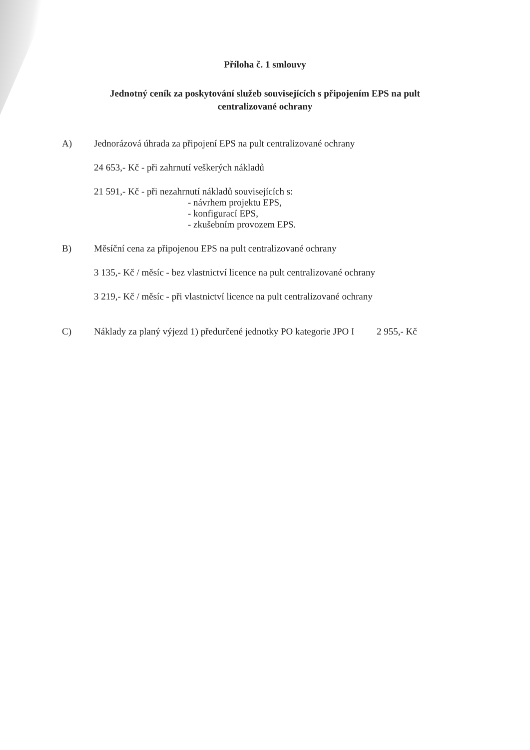Příloha č. 1 smlouvy
Jednotný ceník za poskytování služeb souvisejících s připojením EPS na pult
centralizované ochrany
A) Jednorázová úhrada za připojení EPS na pult centralizované ochrany
24 653,- Kč - při zahrnutí veškerých nákladů
21 591,- Kč - při nezahrnutí nákladů souvisejících s:
- návrhem projektu EPS,
- konfigurací EPS,
- zkušebním provozem EPS.
B) Měsíční cena za připojenou EPS na pult centralizované ochrany
3 135,- Kč / měsíc - bez vlastnictví licence na pult centralizované ochrany
3 219,- Kč / měsíc - při vlastnictví licence na pult centralizované ochrany
C) Náklady za planý výjezd 1) předurčené jednotky PO kategorie JPO I 2 955,- Kč